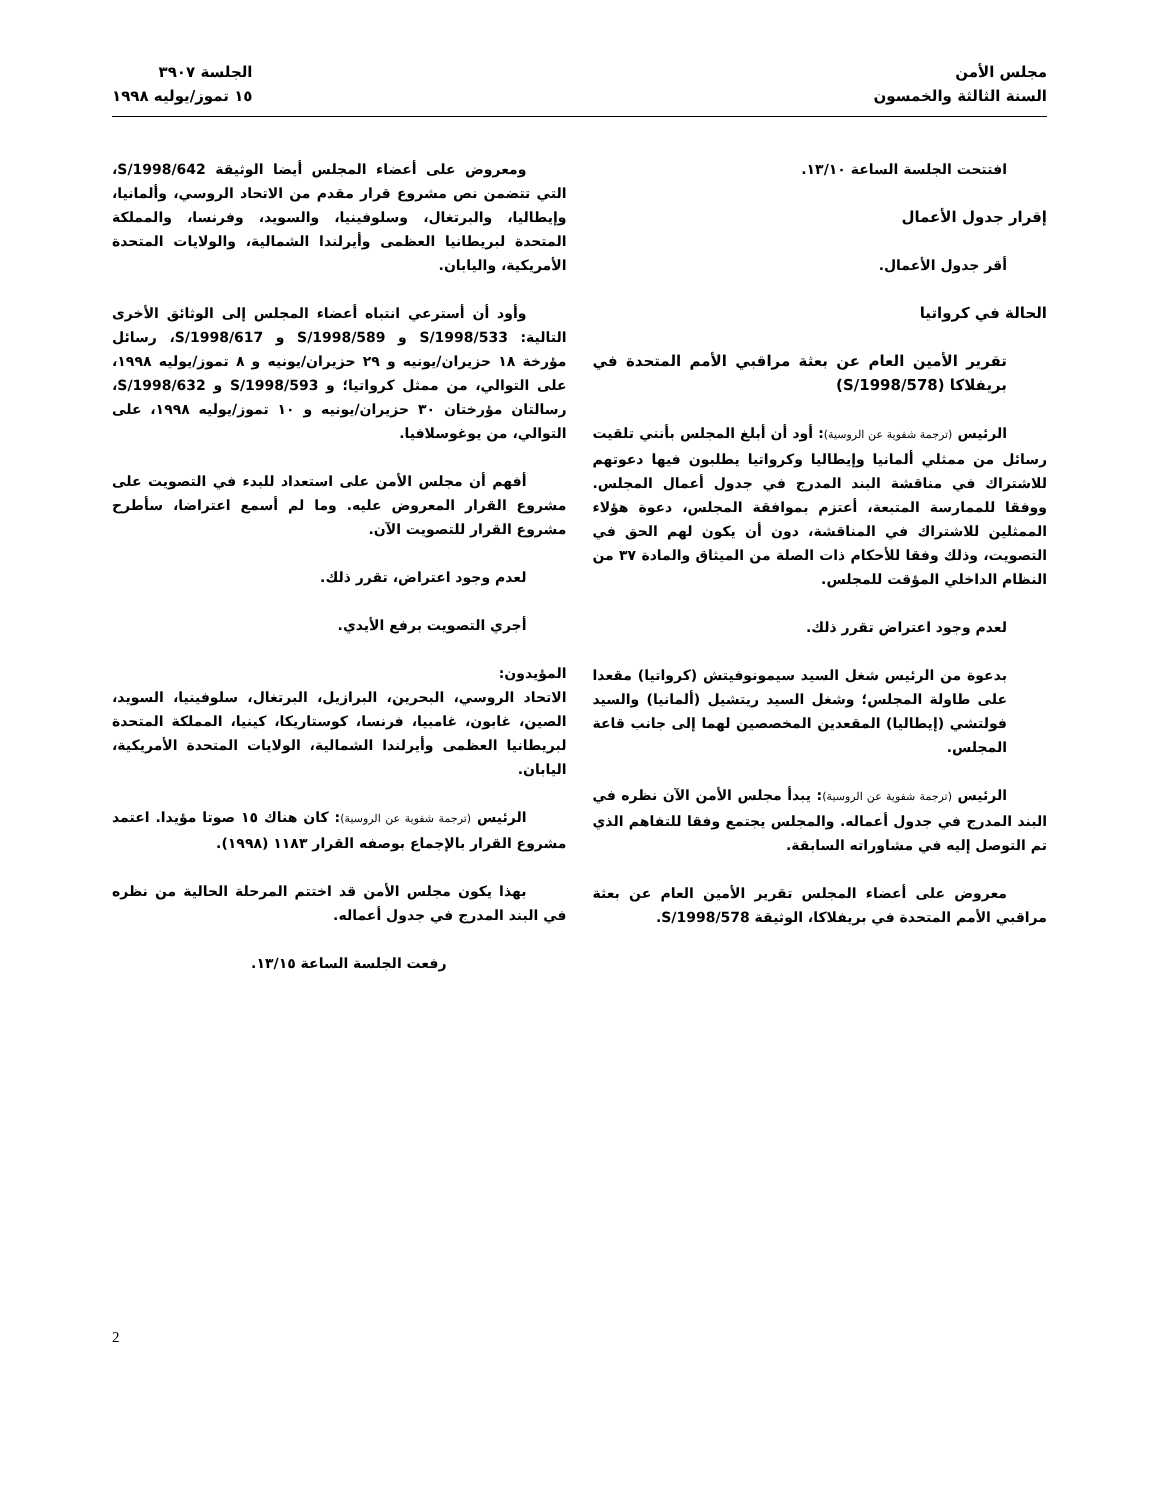مجلس الأمن
السنة الثالثة والخمسون
الجلسة ٣٩٠٧
١٥ تموز/يوليه ١٩٩٨
افتتحت الجلسة الساعة ١٣/١٠.
إقرار جدول الأعمال
أقر جدول الأعمال.
الحالة في كرواتيا
تقرير الأمين العام عن بعثة مراقبي الأمم المتحدة في بريفلاكا (S/1998/578)
الرئيس (ترجمة شفوية عن الروسية): أود أن أبلغ المجلس بأنني تلقيت رسائل من ممثلي ألمانيا وإيطاليا وكرواتيا يطلبون فيها دعوتهم للاشتراك في مناقشة البند المدرج في جدول أعمال المجلس. ووفقا للممارسة المتبعة، أعتزم بموافقة المجلس، دعوة هؤلاء الممثلين للاشتراك في المناقشة، دون أن يكون لهم الحق في التصويت، وذلك وفقا للأحكام ذات الصلة من الميثاق والمادة ٣٧ من النظام الداخلي المؤقت للمجلس.
لعدم وجود اعتراض تقرر ذلك.
بدعوة من الرئيس شغل السيد سيمونوفيتش (كرواتيا) مقعدا على طاولة المجلس؛ وشغل السيد ريتشيل (ألمانيا) والسيد فولتشي (إيطاليا) المقعدين المخصصين لهما إلى جانب قاعة المجلس.
الرئيس (ترجمة شفوية عن الروسية): يبدأ مجلس الأمن الآن نظره في البند المدرج في جدول أعماله. والمجلس يجتمع وفقا للتفاهم الذي تم التوصل إليه في مشاوراته السابقة.
معروض على أعضاء المجلس تقرير الأمين العام عن بعثة مراقبي الأمم المتحدة في بريفلاكا، الوثيقة S/1998/578.
ومعروض على أعضاء المجلس أيضا الوثيقة S/1998/642، التي تتضمن نص مشروع قرار مقدم من الاتحاد الروسي، وألمانيا، وإيطاليا، والبرتغال، وسلوفينيا، والسويد، وفرنسا، والمملكة المتحدة لبريطانيا العظمى وأيرلندا الشمالية، والولايات المتحدة الأمريكية، واليابان.
وأود أن أسترعي انتباه أعضاء المجلس إلى الوثائق الأخرى التالية: S/1998/533 و S/1998/589 و S/1998/617، رسائل مؤرخة ١٨ حزيران/يونيه و ٢٩ حزيران/يونيه و ٨ تموز/يوليه ١٩٩٨، على التوالي، من ممثل كرواتيا؛ و S/1998/593 و S/1998/632، رسالتان مؤرختان ٣٠ حزيران/يونيه و ١٠ تموز/يوليه ١٩٩٨، على التوالي، من يوغوسلافيا.
أفهم أن مجلس الأمن على استعداد للبدء في التصويت على مشروع القرار المعروض عليه. وما لم أسمع اعتراضا، سأطرح مشروع القرار للتصويت الآن.
لعدم وجود اعتراض، تقرر ذلك.
أجري التصويت برفع الأيدي.
المؤيدون:
الاتحاد الروسي، البحرين، البرازيل، البرتغال، سلوفينيا، السويد، الصين، غابون، غامبيا، فرنسا، كوستاريكا، كينيا، المملكة المتحدة لبريطانيا العظمى وأيرلندا الشمالية، الولايات المتحدة الأمريكية، اليابان.
الرئيس (ترجمة شفوية عن الروسية): كان هناك ١٥ صوتا مؤيدا. اعتمد مشروع القرار بالإجماع بوصفه القرار ١١٨٣ (١٩٩٨).
بهذا يكون مجلس الأمن قد اختتم المرحلة الحالية من نظره في البند المدرج في جدول أعماله.
رفعت الجلسة الساعة ١٣/١٥.
2